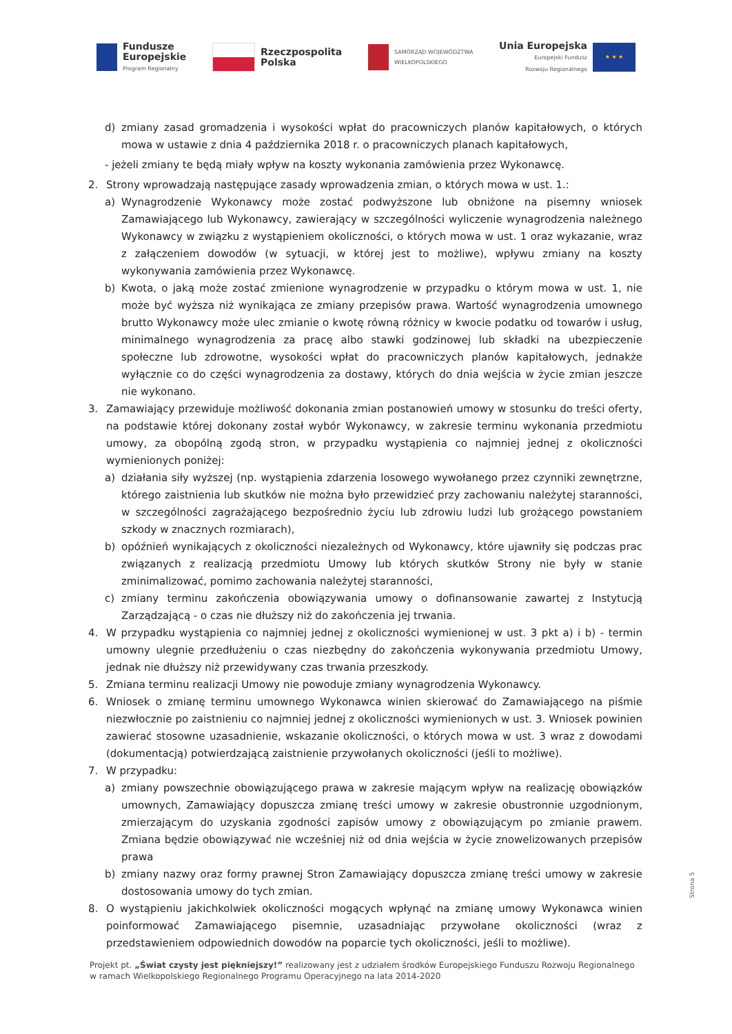Fundusze
Europejskie
Program Regionalny
Rzeczpospolita
Polska
SAMORZĄD WOJEWÓDZTWA
WIELKOPOLSKIEGO
Unia Europejska
Europejski Fundusz
Rozwoju Regionalnego
★ ★ ★
d) zmiany zasad gromadzenia i wysokości wpłat do pracowniczych planów kapitałowych, o których mowa w ustawie z dnia 4 października 2018 r. o pracowniczych planach kapitałowych,
- jeżeli zmiany te będą miały wpływ na koszty wykonania zamówienia przez Wykonawcę.
2. Strony wprowadzają następujące zasady wprowadzenia zmian, o których mowa w ust. 1.:
a) Wynagrodzenie Wykonawcy może zostać podwyższone lub obniżone na pisemny wniosek Zamawiającego lub Wykonawcy, zawierający w szczególności wyliczenie wynagrodzenia należnego Wykonawcy w związku z wystąpieniem okoliczności, o których mowa w ust. 1 oraz wykazanie, wraz z załączeniem dowodów (w sytuacji, w której jest to możliwe), wpływu zmiany na koszty wykonywania zamówienia przez Wykonawcę.
b) Kwota, o jaką może zostać zmienione wynagrodzenie w przypadku o którym mowa w ust. 1, nie może być wyższa niż wynikająca ze zmiany przepisów prawa. Wartość wynagrodzenia umownego brutto Wykonawcy może ulec zmianie o kwotę równą różnicy w kwocie podatku od towarów i usług, minimalnego wynagrodzenia za pracę albo stawki godzinowej lub składki na ubezpieczenie społeczne lub zdrowotne, wysokości wpłat do pracowniczych planów kapitałowych, jednakże wyłącznie co do części wynagrodzenia za dostawy, których do dnia wejścia w życie zmian jeszcze nie wykonano.
3. Zamawiający przewiduje możliwość dokonania zmian postanowień umowy w stosunku do treści oferty, na podstawie której dokonany został wybór Wykonawcy, w zakresie terminu wykonania przedmiotu umowy, za obopólną zgodą stron, w przypadku wystąpienia co najmniej jednej z okoliczności wymienionych poniżej:
a) działania siły wyższej (np. wystąpienia zdarzenia losowego wywołanego przez czynniki zewnętrzne, którego zaistnienia lub skutków nie można było przewidzieć przy zachowaniu należytej staranności, w szczególności zagrażającego bezpośrednio życiu lub zdrowiu ludzi lub grożącego powstaniem szkody w znacznych rozmiarach),
b) opóźnień wynikających z okoliczności niezależnych od Wykonawcy, które ujawniły się podczas prac związanych z realizacją przedmiotu Umowy lub których skutków Strony nie były w stanie zminimalizować, pomimo zachowania należytej staranności,
c) zmiany terminu zakończenia obowiązywania umowy o dofinansowanie zawartej z Instytucją Zarządzającą - o czas nie dłuższy niż do zakończenia jej trwania.
4. W przypadku wystąpienia co najmniej jednej z okoliczności wymienionej w ust. 3 pkt a) i b) - termin umowny ulegnie przedłużeniu o czas niezbędny do zakończenia wykonywania przedmiotu Umowy, jednak nie dłuższy niż przewidywany czas trwania przeszkody.
5. Zmiana terminu realizacji Umowy nie powoduje zmiany wynagrodzenia Wykonawcy.
6. Wniosek o zmianę terminu umownego Wykonawca winien skierować do Zamawiającego na piśmie niezwłocznie po zaistnieniu co najmniej jednej z okoliczności wymienionych w ust. 3. Wniosek powinien zawierać stosowne uzasadnienie, wskazanie okoliczności, o których mowa w ust. 3 wraz z dowodami (dokumentacją) potwierdzającą zaistnienie przywołanych okoliczności (jeśli to możliwe).
7. W przypadku:
a) zmiany powszechnie obowiązującego prawa w zakresie mającym wpływ na realizację obowiązków umownych, Zamawiający dopuszcza zmianę treści umowy w zakresie obustronnie uzgodnionym, zmierzającym do uzyskania zgodności zapisów umowy z obowiązującym po zmianie prawem. Zmiana będzie obowiązywać nie wcześniej niż od dnia wejścia w życie znowelizowanych przepisów prawa
b) zmiany nazwy oraz formy prawnej Stron Zamawiający dopuszcza zmianę treści umowy w zakresie dostosowania umowy do tych zmian.
8. O wystąpieniu jakichkolwiek okoliczności mogących wpłynąć na zmianę umowy Wykonawca winien poinformować Zamawiającego pisemnie, uzasadniając przywołane okoliczności (wraz z przedstawieniem odpowiednich dowodów na poparcie tych okoliczności, jeśli to możliwe).
Strona 5
Projekt pt. „Świat czysty jest piękniejszy!” realizowany jest z udziałem środków Europejskiego Funduszu Rozwoju Regionalnego w ramach Wielkopolskiego Regionalnego Programu Operacyjnego na lata 2014-2020